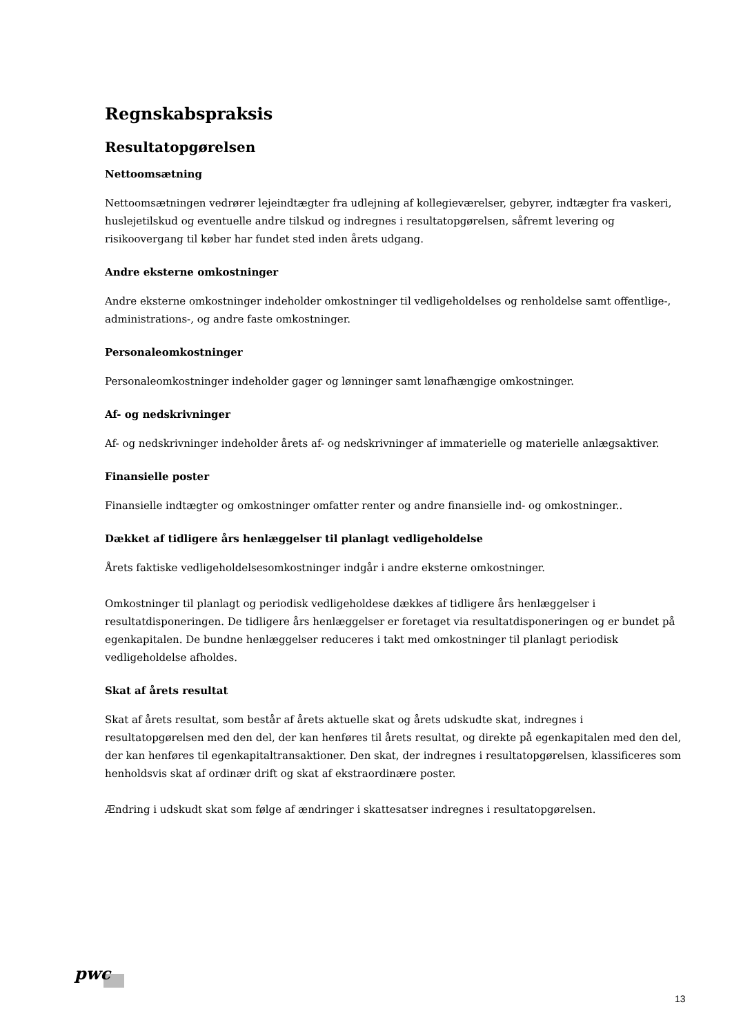Regnskabspraksis
Resultatopgørelsen
Nettoomsætning
Nettoomsætningen vedrører lejeindtægter fra udlejning af kollegieværelser, gebyrer, indtægter fra vaskeri, huslejetilskud og eventuelle andre tilskud og indregnes i resultatopgørelsen, såfremt levering og risikoovergang til køber har fundet sted inden årets udgang.
Andre eksterne omkostninger
Andre eksterne omkostninger indeholder omkostninger til vedligeholdelses og renholdelse samt offentlige-, administrations-, og andre faste omkostninger.
Personaleomkostninger
Personaleomkostninger indeholder gager og lønninger samt lønafhængige omkostninger.
Af- og nedskrivninger
Af- og nedskrivninger indeholder årets af- og nedskrivninger af immaterielle og materielle anlægsaktiver.
Finansielle poster
Finansielle indtægter og omkostninger omfatter renter og andre finansielle ind- og omkostninger..
Dækket af tidligere års henlæggelser til planlagt vedligeholdelse
Årets faktiske vedligeholdelsesomkostninger indgår i andre eksterne omkostninger.
Omkostninger til planlagt og periodisk vedligeholdese dækkes af tidligere års henlæggelser i resultatdisponeringen. De tidligere års henlæggelser er foretaget via resultatdisponeringen og er bundet på egenkapitalen. De bundne henlæggelser reduceres i takt med omkostninger til planlagt periodisk vedligeholdelse afholdes.
Skat af årets resultat
Skat af årets resultat, som består af årets aktuelle skat og årets udskudte skat, indregnes i resultatopgørelsen med den del, der kan henføres til årets resultat, og direkte på egenkapitalen med den del, der kan henføres til egenkapitaltransaktioner. Den skat, der indregnes i resultatopgørelsen, klassificeres som henholdsvis skat af ordinær drift og skat af ekstraordinære poster.
Ændring i udskudt skat som følge af ændringer i skattesatser indregnes i resultatopgørelsen.
pwc
13